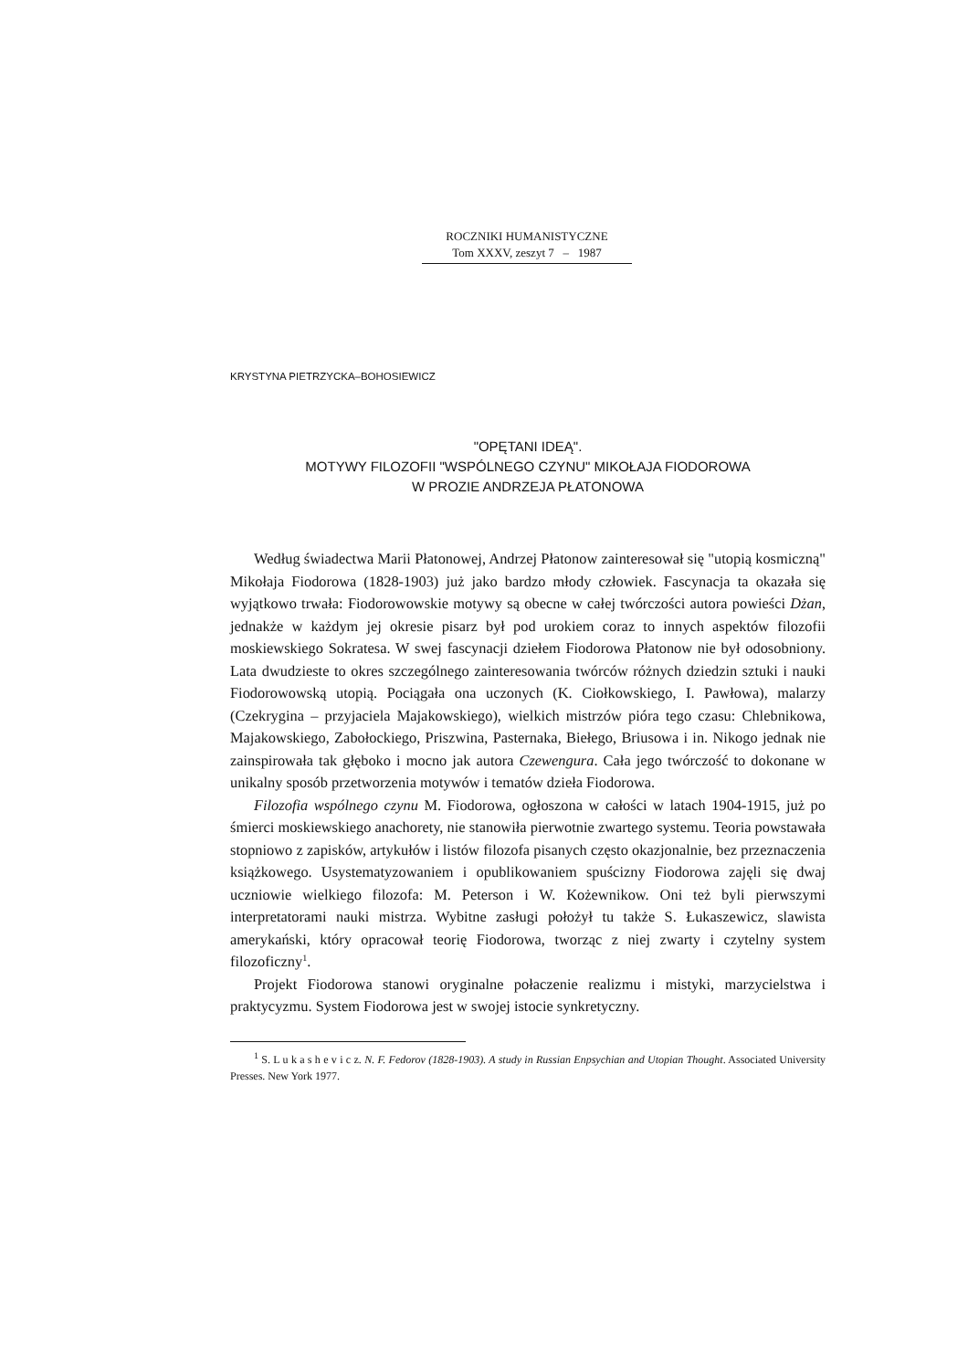ROCZNIKI HUMANISTYCZNE
Tom XXXV, zeszyt 7 – 1987
KRYSTYNA PIETRZYCKA–BOHOSIEWICZ
"OPĘTANI IDEĄ".
MOTYWY FILOZOFII "WSPÓLNEGO CZYNU" MIKOŁAJA FIODOROWA
W PROZIE ANDRZEJA PŁATONOWA
Według świadectwa Marii Płatonowej, Andrzej Płatonow zainteresował się "utopią kosmiczną" Mikołaja Fiodorowa (1828-1903) już jako bardzo młody człowiek. Fascynacja ta okazała się wyjątkowo trwała: Fiodorowowskie motywy są obecne w całej twórczości autora powieści Dżan, jednakże w każdym jej okresie pisarz był pod urokiem coraz to innych aspektów filozofii moskiewskiego Sokratesa. W swej fascynacji dziełem Fiodorowa Płatonow nie był odosobniony. Lata dwudzieste to okres szczególnego zainteresowania twórców różnych dziedzin sztuki i nauki Fiodorowowską utopią. Pociągała ona uczonych (K. Ciołkowskiego, I. Pawłowa), malarzy (Czekrygina – przyjaciela Majakowskiego), wielkich mistrzów pióra tego czasu: Chlebnikowa, Majakowskiego, Zabołockiego, Priszwina, Pasternaka, Biełego, Briusowa i in. Nikogo jednak nie zainspirowała tak głęboko i mocno jak autora Czewengura. Cała jego twórczość to dokonane w unikalny sposób przetworzenia motywów i tematów dzieła Fiodorowa.
Filozofia wspólnego czynu M. Fiodorowa, ogłoszona w całości w latach 1904-1915, już po śmierci moskiewskiego anachorety, nie stanowiła pierwotnie zwartego systemu. Teoria powstawała stopniowo z zapisków, artykułów i listów filozofa pisanych często okazjonalnie, bez przeznaczenia książkowego. Usystematyzowaniem i opublikowaniem spuścizny Fiodorowa zajęli się dwaj uczniowie wielkiego filozofa: M. Peterson i W. Kożewnikow. Oni też byli pierwszymi interpretatorami nauki mistrza. Wybitne zasługi położył tu także S. Łukaszewicz, slawista amerykański, który opracował teorię Fiodorowa, tworząc z niej zwarty i czytelny system filozoficzny<sup>1</sup>.
Projekt Fiodorowa stanowi oryginalne połaczenie realizmu i mistyki, marzycielstwa i praktycyzmu. System Fiodorowa jest w swojej istocie synkretyczny.
<sup>1</sup> S. L u k a s h e v i c z. N. F. Fedorov (1828-1903). A study in Russian Enpsychian and Utopian Thought. Associated University Presses. New York 1977.